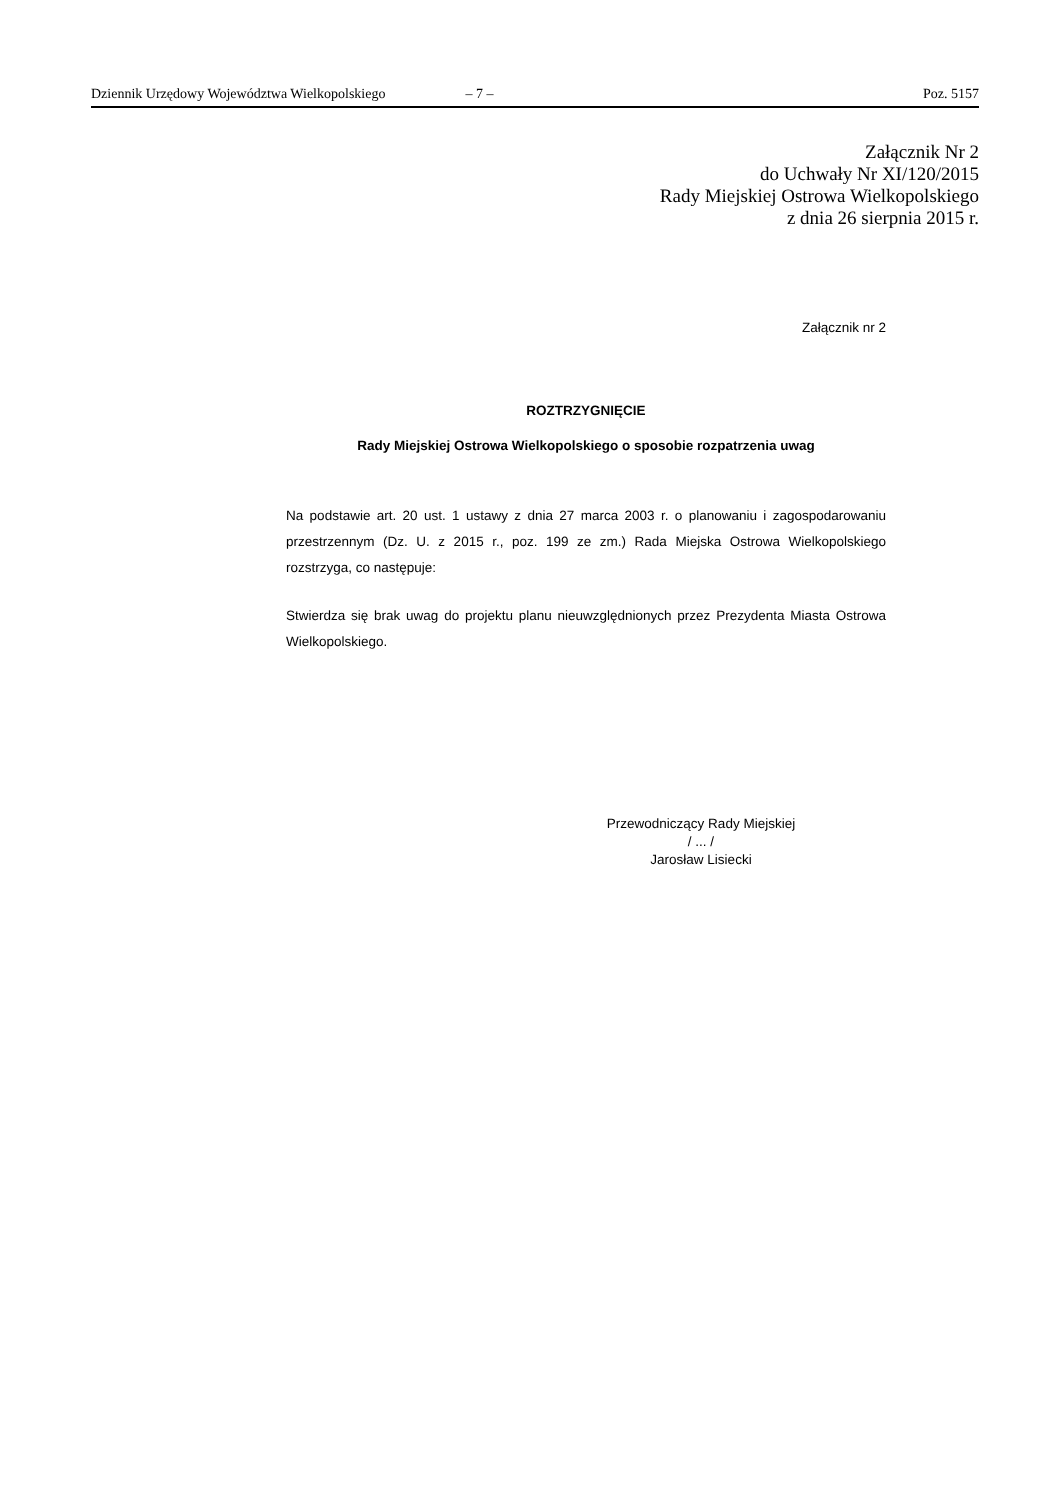Dziennik Urzędowy Województwa Wielkopolskiego – 7 – Poz. 5157
Załącznik Nr 2
do Uchwały Nr XI/120/2015
Rady Miejskiej Ostrowa Wielkopolskiego
z dnia 26 sierpnia 2015 r.
Załącznik nr 2
ROZTRZYGNIĘCIE
Rady Miejskiej Ostrowa Wielkopolskiego o sposobie rozpatrzenia uwag
Na podstawie art. 20 ust. 1 ustawy z dnia 27 marca 2003 r. o planowaniu i zagospodarowaniu przestrzennym (Dz. U. z 2015 r., poz. 199 ze zm.) Rada Miejska Ostrowa Wielkopolskiego rozstrzyga, co następuje:
Stwierdza się brak uwag do projektu planu nieuwzględnionych przez Prezydenta Miasta Ostrowa Wielkopolskiego.
Przewodniczący Rady Miejskiej
/ ... /
Jarosław Lisiecki